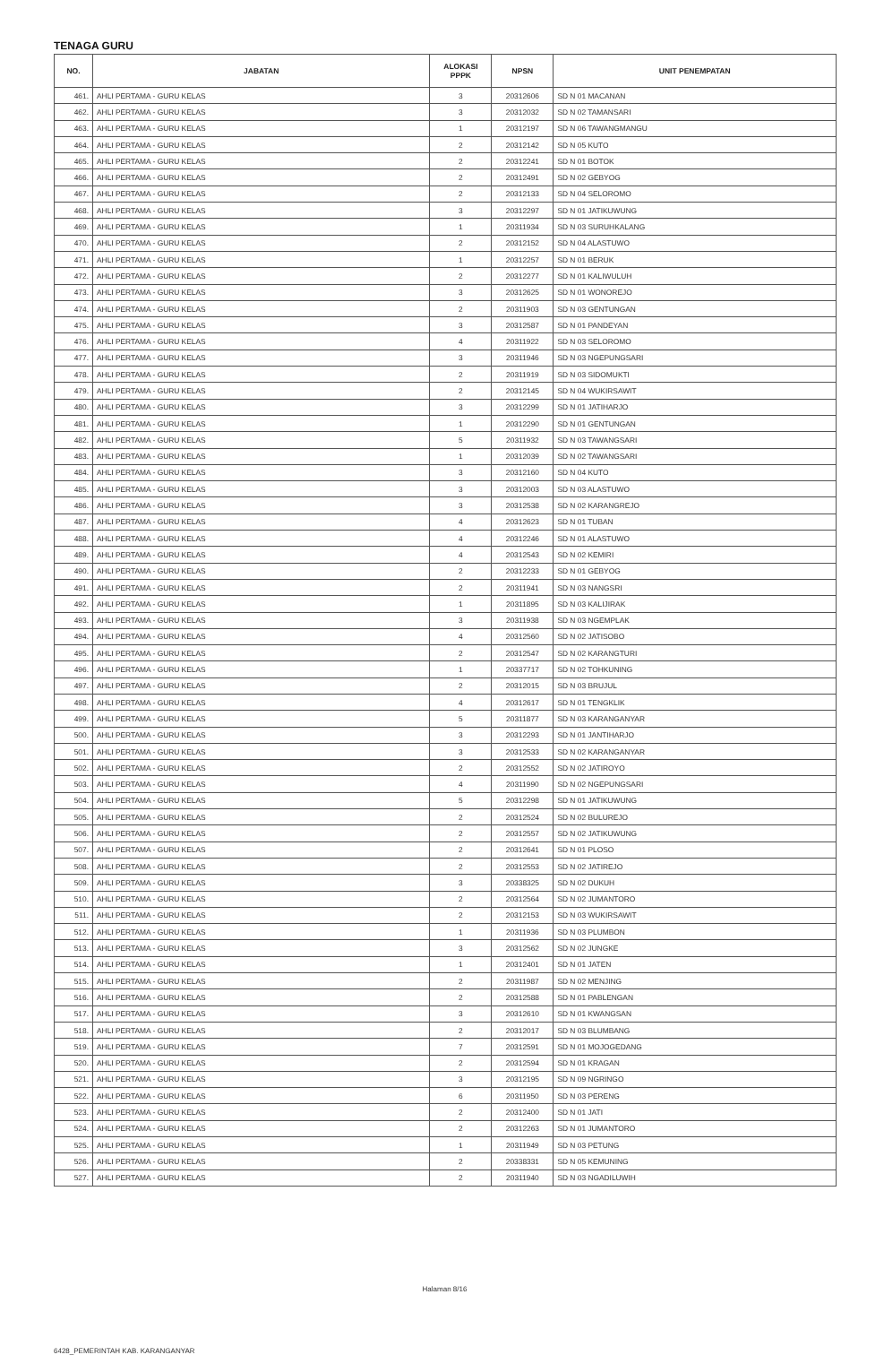TENAGA GURU
| NO. | JABATAN | ALOKASI PPPK | NPSN | UNIT PENEMPATAN |
| --- | --- | --- | --- | --- |
| 461. | AHLI PERTAMA - GURU KELAS | 3 | 20312606 | SD N 01 MACANAN |
| 462. | AHLI PERTAMA - GURU KELAS | 3 | 20312032 | SD N 02 TAMANSARI |
| 463. | AHLI PERTAMA - GURU KELAS | 1 | 20312197 | SD N 06 TAWANGMANGU |
| 464. | AHLI PERTAMA - GURU KELAS | 2 | 20312142 | SD N 05 KUTO |
| 465. | AHLI PERTAMA - GURU KELAS | 2 | 20312241 | SD N 01 BOTOK |
| 466. | AHLI PERTAMA - GURU KELAS | 2 | 20312491 | SD N 02 GEBYOG |
| 467. | AHLI PERTAMA - GURU KELAS | 2 | 20312133 | SD N 04 SELOROMO |
| 468. | AHLI PERTAMA - GURU KELAS | 3 | 20312297 | SD N 01 JATIKUWUNG |
| 469. | AHLI PERTAMA - GURU KELAS | 1 | 20311934 | SD N 03 SURUHKALANG |
| 470. | AHLI PERTAMA - GURU KELAS | 2 | 20312152 | SD N 04 ALASTUWO |
| 471. | AHLI PERTAMA - GURU KELAS | 1 | 20312257 | SD N 01 BERUK |
| 472. | AHLI PERTAMA - GURU KELAS | 2 | 20312277 | SD N 01 KALIWULUH |
| 473. | AHLI PERTAMA - GURU KELAS | 3 | 20312625 | SD N 01 WONOREJO |
| 474. | AHLI PERTAMA - GURU KELAS | 2 | 20311903 | SD N 03 GENTUNGAN |
| 475. | AHLI PERTAMA - GURU KELAS | 3 | 20312587 | SD N 01 PANDEYAN |
| 476. | AHLI PERTAMA - GURU KELAS | 4 | 20311922 | SD N 03 SELOROMO |
| 477. | AHLI PERTAMA - GURU KELAS | 3 | 20311946 | SD N 03 NGEPUNGSARI |
| 478. | AHLI PERTAMA - GURU KELAS | 2 | 20311919 | SD N 03 SIDOMUKTI |
| 479. | AHLI PERTAMA - GURU KELAS | 2 | 20312145 | SD N 04 WUKIRSAWIT |
| 480. | AHLI PERTAMA - GURU KELAS | 3 | 20312299 | SD N 01 JATIHARJO |
| 481. | AHLI PERTAMA - GURU KELAS | 1 | 20312290 | SD N 01 GENTUNGAN |
| 482. | AHLI PERTAMA - GURU KELAS | 5 | 20311932 | SD N 03 TAWANGSARI |
| 483. | AHLI PERTAMA - GURU KELAS | 1 | 20312039 | SD N 02 TAWANGSARI |
| 484. | AHLI PERTAMA - GURU KELAS | 3 | 20312160 | SD N 04 KUTO |
| 485. | AHLI PERTAMA - GURU KELAS | 3 | 20312003 | SD N 03 ALASTUWO |
| 486. | AHLI PERTAMA - GURU KELAS | 3 | 20312538 | SD N 02 KARANGREJO |
| 487. | AHLI PERTAMA - GURU KELAS | 4 | 20312623 | SD N 01 TUBAN |
| 488. | AHLI PERTAMA - GURU KELAS | 4 | 20312246 | SD N 01 ALASTUWO |
| 489. | AHLI PERTAMA - GURU KELAS | 4 | 20312543 | SD N 02 KEMIRI |
| 490. | AHLI PERTAMA - GURU KELAS | 2 | 20312233 | SD N 01 GEBYOG |
| 491. | AHLI PERTAMA - GURU KELAS | 2 | 20311941 | SD N 03 NANGSRI |
| 492. | AHLI PERTAMA - GURU KELAS | 1 | 20311895 | SD N 03 KALIJIRAK |
| 493. | AHLI PERTAMA - GURU KELAS | 3 | 20311938 | SD N 03 NGEMPLAK |
| 494. | AHLI PERTAMA - GURU KELAS | 4 | 20312560 | SD N 02 JATISOBO |
| 495. | AHLI PERTAMA - GURU KELAS | 2 | 20312547 | SD N 02 KARANGTURI |
| 496. | AHLI PERTAMA - GURU KELAS | 1 | 20337717 | SD N 02 TOHKUNING |
| 497. | AHLI PERTAMA - GURU KELAS | 2 | 20312015 | SD N 03 BRUJUL |
| 498. | AHLI PERTAMA - GURU KELAS | 4 | 20312617 | SD N 01 TENGKLIK |
| 499. | AHLI PERTAMA - GURU KELAS | 5 | 20311877 | SD N 03 KARANGANYAR |
| 500. | AHLI PERTAMA - GURU KELAS | 3 | 20312293 | SD N 01 JANTIHARJO |
| 501. | AHLI PERTAMA - GURU KELAS | 3 | 20312533 | SD N 02 KARANGANYAR |
| 502. | AHLI PERTAMA - GURU KELAS | 2 | 20312552 | SD N 02 JATIROYO |
| 503. | AHLI PERTAMA - GURU KELAS | 4 | 20311990 | SD N 02 NGEPUNGSARI |
| 504. | AHLI PERTAMA - GURU KELAS | 5 | 20312298 | SD N 01 JATIKUWUNG |
| 505. | AHLI PERTAMA - GURU KELAS | 2 | 20312524 | SD N 02 BULUREJO |
| 506. | AHLI PERTAMA - GURU KELAS | 2 | 20312557 | SD N 02 JATIKUWUNG |
| 507. | AHLI PERTAMA - GURU KELAS | 2 | 20312641 | SD N 01 PLOSO |
| 508. | AHLI PERTAMA - GURU KELAS | 2 | 20312553 | SD N 02 JATIREJO |
| 509. | AHLI PERTAMA - GURU KELAS | 3 | 20338325 | SD N 02 DUKUH |
| 510. | AHLI PERTAMA - GURU KELAS | 2 | 20312564 | SD N 02 JUMANTORO |
| 511. | AHLI PERTAMA - GURU KELAS | 2 | 20312153 | SD N 03 WUKIRSAWIT |
| 512. | AHLI PERTAMA - GURU KELAS | 1 | 20311936 | SD N 03 PLUMBON |
| 513. | AHLI PERTAMA - GURU KELAS | 3 | 20312562 | SD N 02 JUNGKE |
| 514. | AHLI PERTAMA - GURU KELAS | 1 | 20312401 | SD N 01 JATEN |
| 515. | AHLI PERTAMA - GURU KELAS | 2 | 20311987 | SD N 02 MENJING |
| 516. | AHLI PERTAMA - GURU KELAS | 2 | 20312588 | SD N 01 PABLENGAN |
| 517. | AHLI PERTAMA - GURU KELAS | 3 | 20312610 | SD N 01 KWANGSAN |
| 518. | AHLI PERTAMA - GURU KELAS | 2 | 20312017 | SD N 03 BLUMBANG |
| 519. | AHLI PERTAMA - GURU KELAS | 7 | 20312591 | SD N 01 MOJOGEDANG |
| 520. | AHLI PERTAMA - GURU KELAS | 2 | 20312594 | SD N 01 KRAGAN |
| 521. | AHLI PERTAMA - GURU KELAS | 3 | 20312195 | SD N 09 NGRINGO |
| 522. | AHLI PERTAMA - GURU KELAS | 6 | 20311950 | SD N 03 PERENG |
| 523. | AHLI PERTAMA - GURU KELAS | 2 | 20312400 | SD N 01 JATI |
| 524. | AHLI PERTAMA - GURU KELAS | 2 | 20312263 | SD N 01 JUMANTORO |
| 525. | AHLI PERTAMA - GURU KELAS | 1 | 20311949 | SD N 03 PETUNG |
| 526. | AHLI PERTAMA - GURU KELAS | 2 | 20338331 | SD N 05 KEMUNING |
| 527. | AHLI PERTAMA - GURU KELAS | 2 | 20311940 | SD N 03 NGADILUWIH |
Halaman 8/16
6428_PEMERINTAH KAB. KARANGANYAR